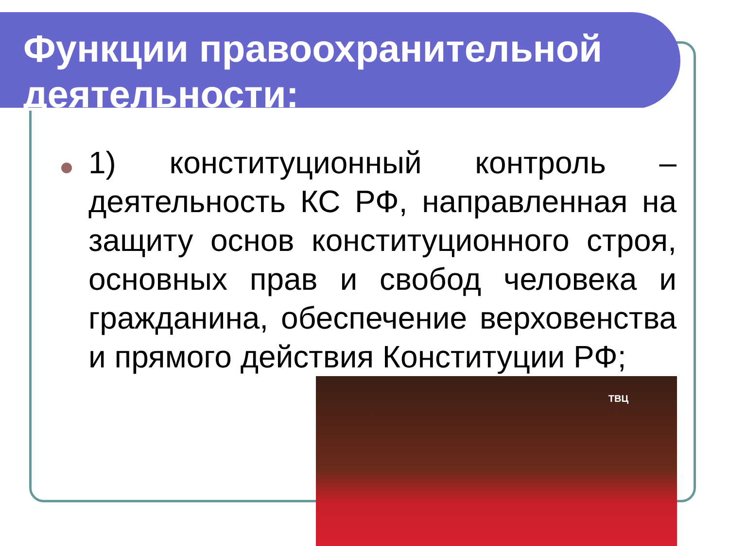Функции правоохранительной деятельности:
1) конституционный контроль – деятельность КС РФ, направленная на защиту основ конституционного строя, основных прав и свобод человека и гражданина, обеспечение верховенства и прямого действия Конституции РФ;
ТВЦ